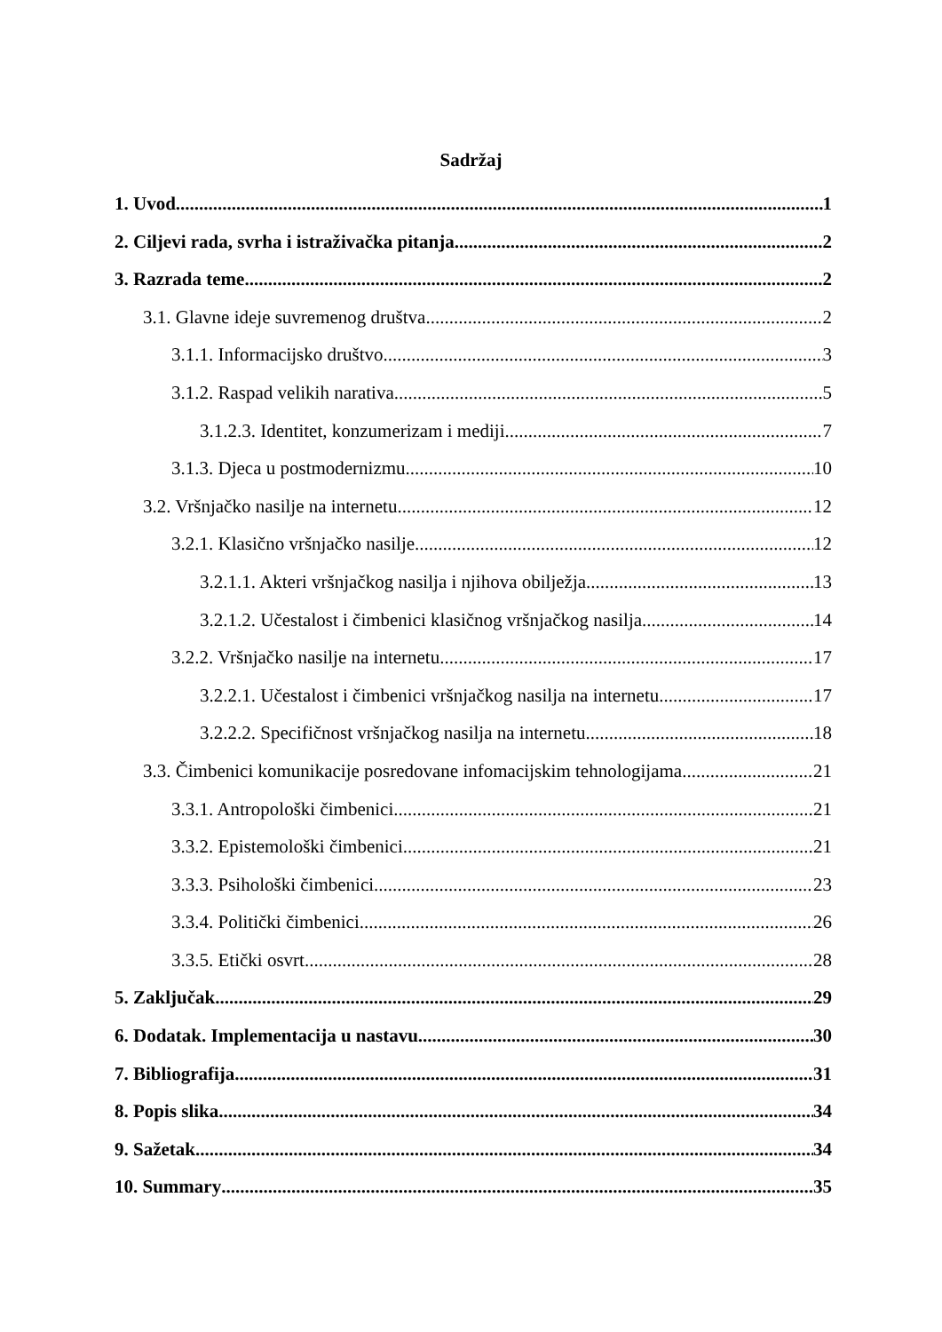Sadržaj
1. Uvod 1
2. Ciljevi rada, svrha i istraživačka pitanja 2
3. Razrada teme 2
3.1. Glavne ideje suvremenog društva 2
3.1.1. Informacijsko društvo 3
3.1.2. Raspad velikih narativa 5
3.1.2.3. Identitet, konzumerizam i mediji 7
3.1.3. Djeca u postmodernizmu 10
3.2. Vršnjačko nasilje na internetu 12
3.2.1. Klasično vršnjačko nasilje 12
3.2.1.1. Akteri vršnjačkog nasilja i njihova obilježja 13
3.2.1.2. Učestalost i čimbenici klasičnog vršnjačkog nasilja 14
3.2.2. Vršnjačko nasilje na internetu 17
3.2.2.1. Učestalost i čimbenici vršnjačkog nasilja na internetu 17
3.2.2.2. Specifičnost vršnjačkog nasilja na internetu 18
3.3. Čimbenici komunikacije posredovane infomacijskim tehnologijama 21
3.3.1. Antropološki čimbenici 21
3.3.2. Epistemološki čimbenici 21
3.3.3. Psihološki čimbenici 23
3.3.4. Politički čimbenici 26
3.3.5. Etički osvrt 28
5. Zaključak 29
6. Dodatak. Implementacija u nastavu. 30
7. Bibliografija 31
8. Popis slika 34
9. Sažetak 34
10. Summary 35